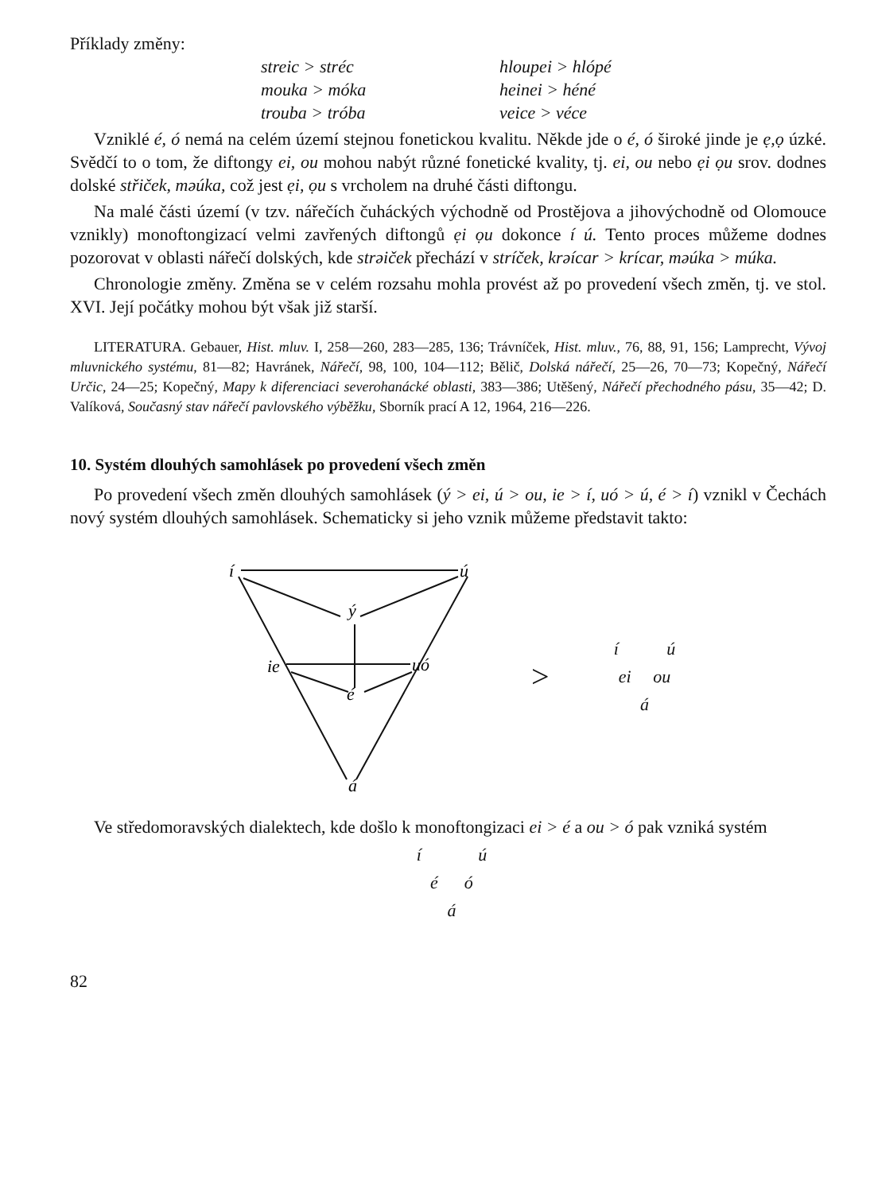Příklady změny:
streic > stréc
hloupei > hlópé
mouka > móka
heinei > héné
trouba > tróba
veice > véce
Vzniklé é, ó nemá na celém území stejnou fonetickou kvalitu. Někde jde o é, ó široké jinde je ẹ,ọ úzké. Svědčí to o tom, že diftongy ei, ou mohou nabýt různé fonetické kvality, tj. ei, ou nebo ẹi ọu srov. dodnes dolské střiček, mǝúka, což jest ẹi, ọu s vrcholem na druhé části diftongu.
Na malé části území (v tzv. nářečích čuháckých východně od Prostějova a jihovýchodně od Olomouce vznikly) monoftongizací velmi zavřených diftongů ẹi ọu dokonce í ú. Tento proces můžeme dodnes pozorovat v oblasti nářečí dolských, kde strǝiček přechází v stríček, krǝícar > krícar, mǝúka > múka.
Chronologie změny. Změna se v celém rozsahu mohla provést až po provedení všech změn, tj. ve stol. XVI. Její počátky mohou být však již starší.
LITERATURA. Gebauer, Hist. mluv. I, 258—260, 283—285, 136; Trávníček, Hist. mluv., 76, 88, 91, 156; Lamprecht, Vývoj mluvnického systému, 81—82; Havránek, Nářečí, 98, 100, 104—112; Bělič, Dolská nářečí, 25—26, 70—73; Kopečný, Nářečí Určic, 24—25; Kopečný, Mapy k diferenciaci severohanácké oblasti, 383—386; Utěšený, Nářečí přechodného pásu, 35—42; D. Valíková, Současný stav nářečí pavlovského výběžku, Sborník prací A 12, 1964, 216—226.
10. Systém dlouhých samohlásek po provedení všech změn
Po provedení všech změn dlouhých samohlásek (ý > ei, ú > ou, ie > í, uó > ú, é > í) vznikl v Čechách nový systém dlouhých samohlásek. Schematicky si jeho vznik můžeme představit takto:
í
ú
ý
ie
uó
é
á
>
í ú
ei ou
á
Ve středomoravských dialektech, kde došlo k monoftongizaci ei > é a ou > ó pak vzniká systém
í ú
é ó
á
82